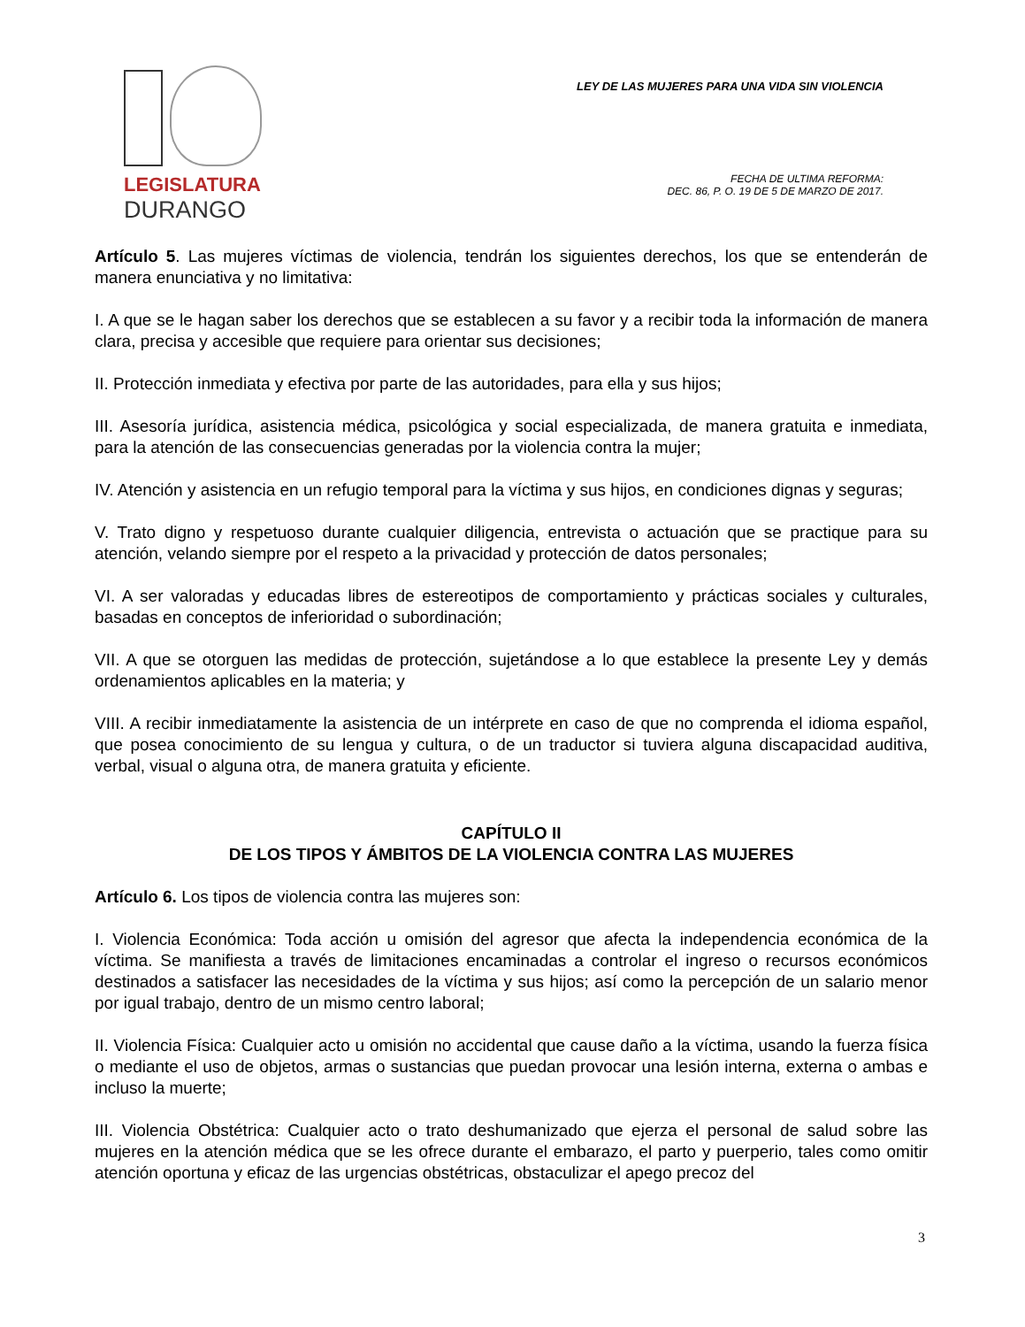LEGISLATURA
DURANGO
LEY DE LAS MUJERES PARA UNA VIDA SIN VIOLENCIA
FECHA DE ULTIMA REFORMA:
DEC. 86, P. O. 19 DE 5 DE MARZO DE 2017.
Artículo 5. Las mujeres víctimas de violencia, tendrán los siguientes derechos, los que se entenderán de manera enunciativa y no limitativa:
I. A que se le hagan saber los derechos que se establecen a su favor y a recibir toda la información de manera clara, precisa y accesible que requiere para orientar sus decisiones;
II. Protección inmediata y efectiva por parte de las autoridades, para ella y sus hijos;
III. Asesoría jurídica, asistencia médica, psicológica y social especializada, de manera gratuita e inmediata, para la atención de las consecuencias generadas por la violencia contra la mujer;
IV. Atención y asistencia en un refugio temporal para la víctima y sus hijos, en condiciones dignas y seguras;
V. Trato digno y respetuoso durante cualquier diligencia, entrevista o actuación que se practique para su atención, velando siempre por el respeto a la privacidad y protección de datos personales;
VI. A ser valoradas y educadas libres de estereotipos de comportamiento y prácticas sociales y culturales, basadas en conceptos de inferioridad o subordinación;
VII. A que se otorguen las medidas de protección, sujetándose a lo que establece la presente Ley y demás ordenamientos aplicables en la materia; y
VIII. A recibir inmediatamente la asistencia de un intérprete en caso de que no comprenda el idioma español, que posea conocimiento de su lengua y cultura, o de un traductor si tuviera alguna discapacidad auditiva, verbal, visual o alguna otra, de manera gratuita y eficiente.
CAPÍTULO II
DE LOS TIPOS Y ÁMBITOS DE LA VIOLENCIA CONTRA LAS MUJERES
Artículo 6. Los tipos de violencia contra las mujeres son:
I. Violencia Económica: Toda acción u omisión del agresor que afecta la independencia económica de la víctima. Se manifiesta a través de limitaciones encaminadas a controlar el ingreso o recursos económicos destinados a satisfacer las necesidades de la víctima y sus hijos; así como la percepción de un salario menor por igual trabajo, dentro de un mismo centro laboral;
II. Violencia Física: Cualquier acto u omisión no accidental que cause daño a la víctima, usando la fuerza física o mediante el uso de objetos, armas o sustancias que puedan provocar una lesión interna, externa o ambas e incluso la muerte;
III. Violencia Obstétrica: Cualquier acto o trato deshumanizado que ejerza el personal de salud sobre las mujeres en la atención médica que se les ofrece durante el embarazo, el parto y puerperio, tales como omitir atención oportuna y eficaz de las urgencias obstétricas, obstaculizar el apego precoz del
3